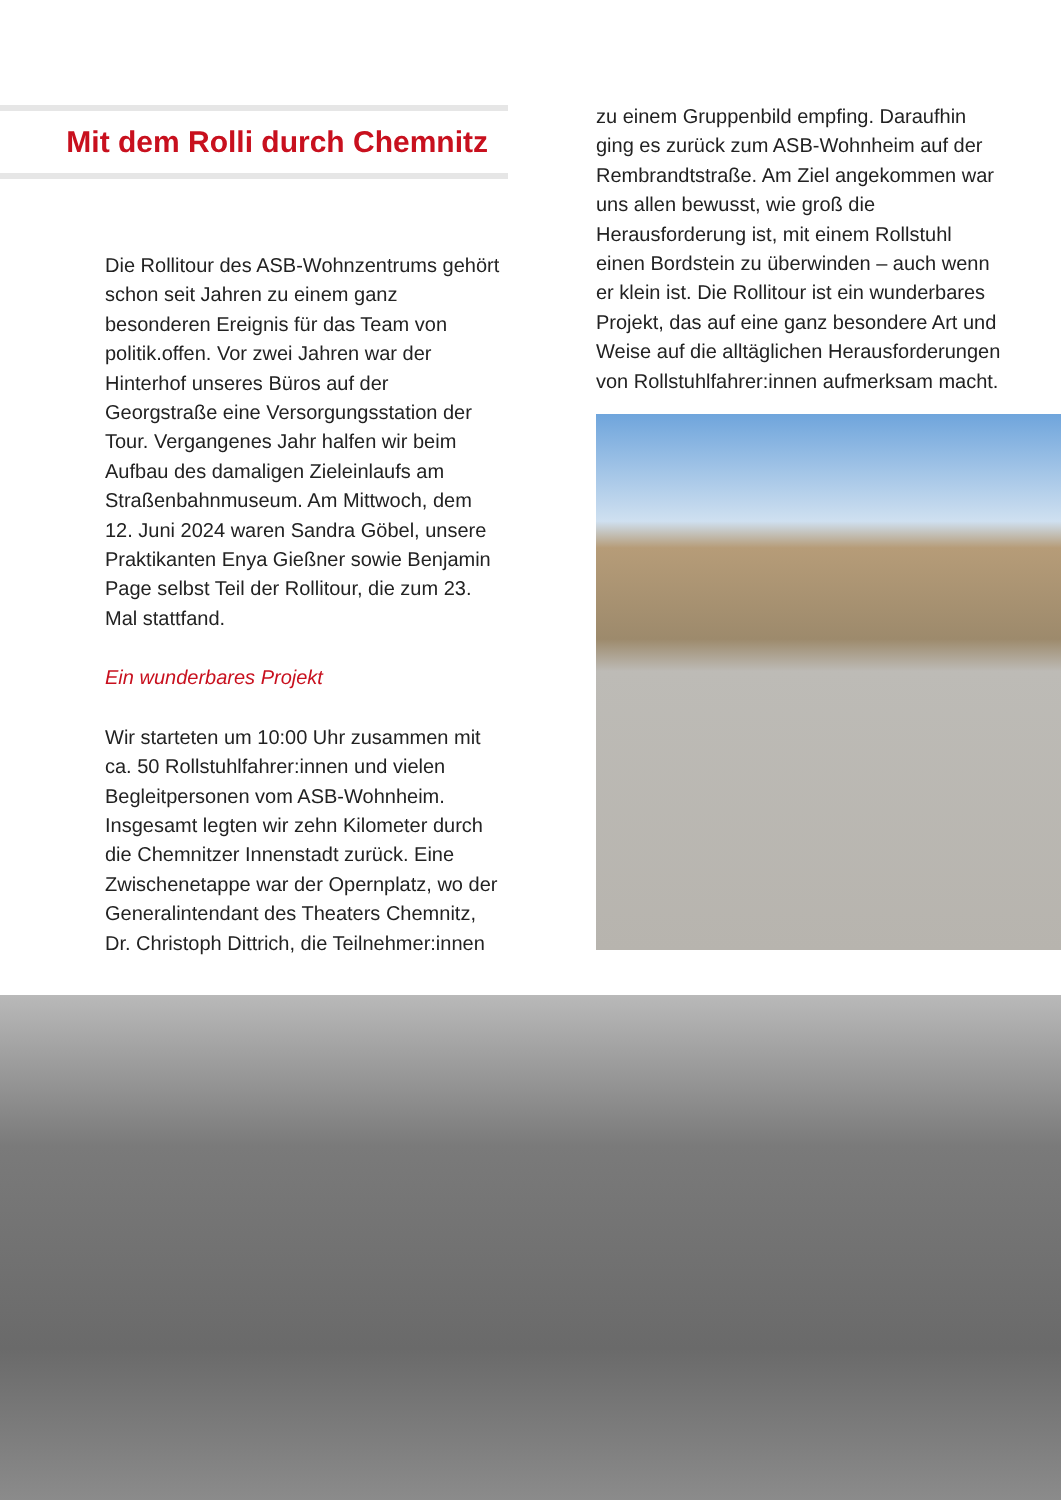Mit dem Rolli durch Chemnitz
Die Rollitour des ASB-Wohnzentrums gehört schon seit Jahren zu einem ganz besonderen Ereignis für das Team von politik.offen. Vor zwei Jahren war der Hinterhof unseres Büros auf der Georgstraße eine Versorgungsstation der Tour. Vergangenes Jahr halfen wir beim Aufbau des damaligen Zieleinlaufs am Straßenbahnmuseum. Am Mittwoch, dem 12. Juni 2024 waren Sandra Göbel, unsere Praktikanten Enya Gießner sowie Benjamin Page selbst Teil der Rollitour, die zum 23. Mal stattfand.
Ein wunderbares Projekt
Wir starteten um 10:00 Uhr zusammen mit ca. 50 Rollstuhlfahrer:innen und vielen Begleitpersonen vom ASB-Wohnheim. Insgesamt legten wir zehn Kilometer durch die Chemnitzer Innenstadt zurück. Eine Zwischenetappe war der Opernplatz, wo der Generalintendant des Theaters Chemnitz, Dr. Christoph Dittrich, die Teilnehmer:innen
zu einem Gruppenbild empfing. Daraufhin ging es zurück zum ASB-Wohnheim auf der Rembrandtstraße. Am Ziel angekommen war uns allen bewusst, wie groß die Herausforderung ist, mit einem Rollstuhl einen Bordstein zu überwinden – auch wenn er klein ist. Die Rollitour ist ein wunderbares Projekt, das auf eine ganz besondere Art und Weise auf die alltäglichen Herausforderungen von Rollstuhlfahrer:innen aufmerksam macht.